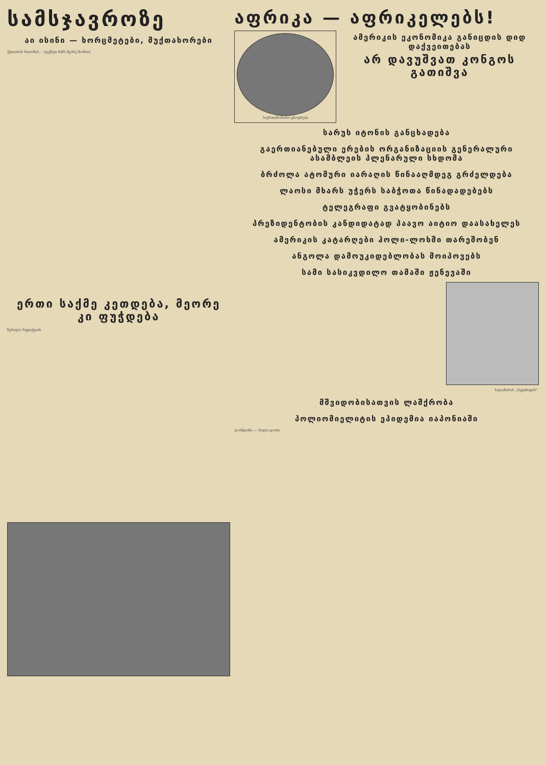სამსჯავროზე
აი ისინი — ხორცმეტები, მუქთახორები
ქუთაისის რაიონის... (ტექსტი ჩანს მცირე ზომით)
ერთი საქმე კეთდება, მეორე კი ფუჭდება
წერილი რედაქციას
აფრიკა — აფრიკელებს!
საერთაშორისო ცხოვრება
ამერიკის ეკონომიკა განიცდის დიდ დაქვეითებას
არ დავუშვათ კონგოს გათიშვა
სარუს იტონის განცხადება
გაერთიანებული ერების ორგანიზაციის გენერალური ასამბლეის პლენარული სხდომა
ბრძოლა ატომური იარაღის წინააღმდეგ გრძელდება
ლაოსი მხარს უჭერს საბჭოთა წინადადებებს
ტელეგრაფი გვატყობინებს
პრეზიდენტობის კანდიდატად პაავო აიტიო დაასახელეს
ამერიკის კატარღები ჰოლი-ლოხში თარეშობენ
ანგოლა დამოუკიდებლობას მოიპოვებს
სამი სასიკვდილო თამაში ჟენევაში
სალაზარის „რეჟიმიდის“.
მშვიდობისათვის ლაშქრობა
პოლიომიელიტის ეპიდემია იაპონიაში
ლონდონი — ჰოლი-ლოხი